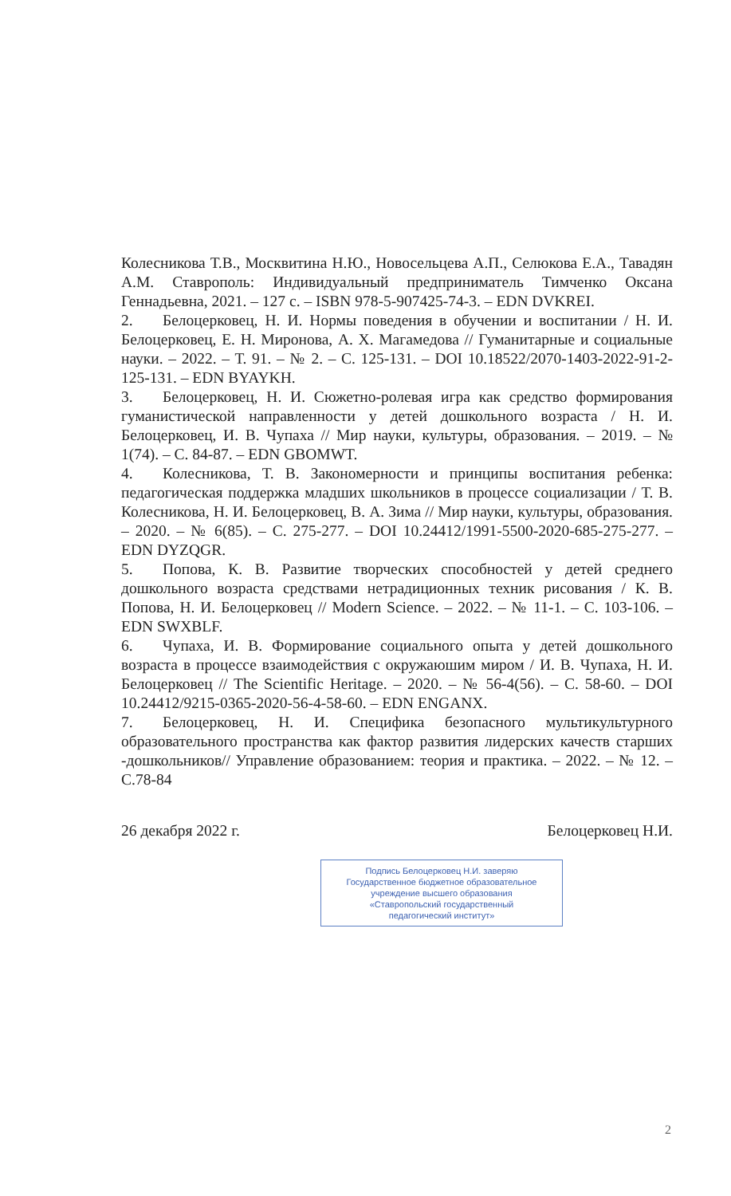Колесникова Т.В., Москвитина Н.Ю., Новосельцева А.П., Селюкова Е.А., Тавадян А.М. Ставрополь: Индивидуальный предприниматель Тимченко Оксана Геннадьевна, 2021. – 127 с. – ISBN 978-5-907425-74-3. – EDN DVKREI.
2. Белоцерковец, Н. И. Нормы поведения в обучении и воспитании / Н. И. Белоцерковец, Е. Н. Миронова, А. Х. Магамедова // Гуманитарные и социальные науки. – 2022. – Т. 91. – № 2. – С. 125-131. – DOI 10.18522/2070-1403-2022-91-2-125-131. – EDN BYAYKH.
3. Белоцерковец, Н. И. Сюжетно-ролевая игра как средство формирования гуманистической направленности у детей дошкольного возраста / Н. И. Белоцерковец, И. В. Чупаха // Мир науки, культуры, образования. – 2019. – № 1(74). – С. 84-87. – EDN GBOMWT.
4. Колесникова, Т. В. Закономерности и принципы воспитания ребенка: педагогическая поддержка младших школьников в процессе социализации / Т. В. Колесникова, Н. И. Белоцерковец, В. А. Зима // Мир науки, культуры, образования. – 2020. – № 6(85). – С. 275-277. – DOI 10.24412/1991-5500-2020-685-275-277. – EDN DYZQGR.
5. Попова, К. В. Развитие творческих способностей у детей среднего дошкольного возраста средствами нетрадиционных техник рисования / К. В. Попова, Н. И. Белоцерковец // Modern Science. – 2022. – № 11-1. – С. 103-106. – EDN SWXBLF.
6. Чупаха, И. В. Формирование социального опыта у детей дошкольного возраста в процессе взаимодействия с окружаюшим миром / И. В. Чупаха, Н. И. Белоцерковец // The Scientific Heritage. – 2020. – № 56-4(56). – С. 58-60. – DOI 10.24412/9215-0365-2020-56-4-58-60. – EDN ENGANX.
7. Белоцерковец, Н. И. Специфика безопасного мультикультурного образовательного пространства как фактор развития лидерских качеств старших -дошкольников// Управление образованием: теория и практика. – 2022. – № 12. – С.78-84
26 декабря 2022 г. Белоцерковец Н.И.
Подпись Белоцерковец Н.И. заверяю
Государственное бюджетное образовательное
учреждение высшего образования
«Ставропольский государственный
педагогический институт»
2